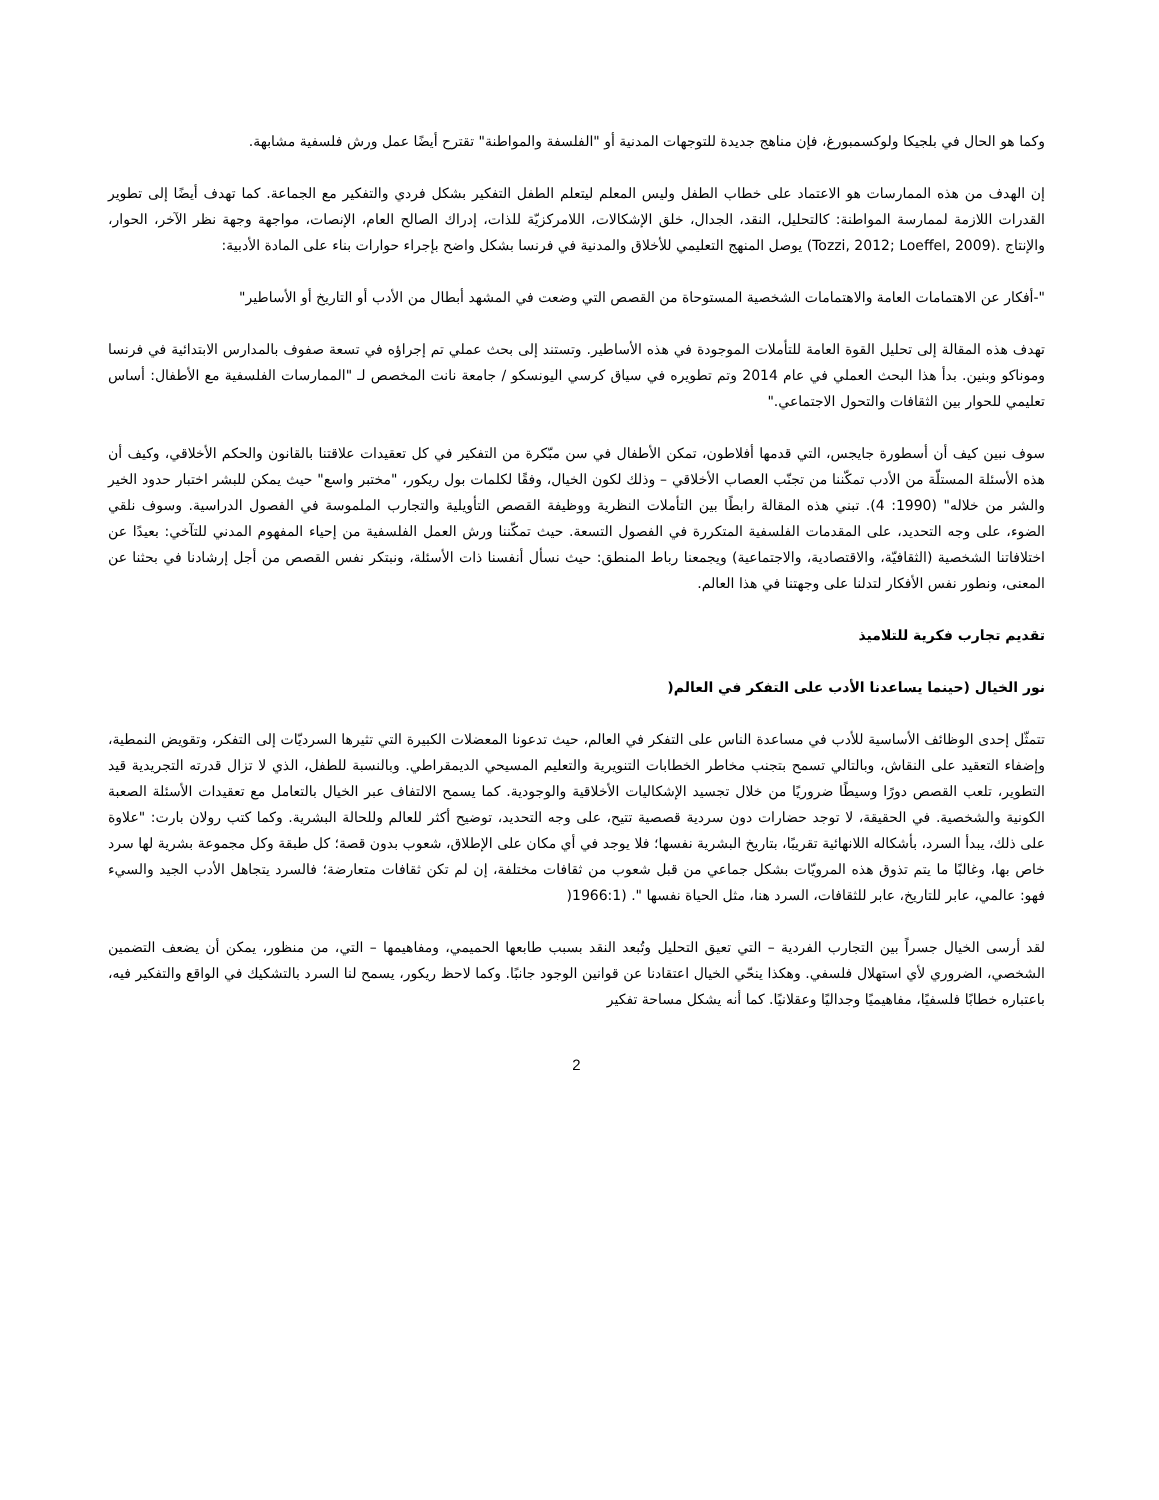وكما هو الحال في بلجيكا ولوكسمبورغ، فإن مناهج جديدة للتوجهات المدنية أو "الفلسفة والمواطنة" تقترح أيضًا عمل ورش فلسفية مشابهة.
إن الهدف من هذه الممارسات هو الاعتماد على خطاب الطفل وليس المعلم ليتعلم الطفل التفكير بشكل فردي والتفكير مع الجماعة. كما تهدف أيضًا إلى تطوير القدرات اللازمة لممارسة المواطنة: كالتحليل، النقد، الجدال، خلق الإشكالات، اللامركزيّة للذات، إدراك الصالح العام، الإنصات، مواجهة وجهة نظر الآخر، الحوار، والإنتاج .(Tozzi, 2012; Loeffel, 2009) يوصل المنهج التعليمي للأخلاق والمدنية في فرنسا بشكل واضح بإجراء حوارات بناء على المادة الأدبية:
"-أفكار عن الاهتمامات العامة والاهتمامات الشخصية المستوحاة من القصص التي وضعت في المشهد أبطال من الأدب أو التاريخ أو الأساطير"
تهدف هذه المقالة إلى تحليل القوة العامة للتأملات الموجودة في هذه الأساطير. وتستند إلى بحث عملي تم إجراؤه في تسعة صفوف بالمدارس الابتدائية في فرنسا وموناكو وبنين. بدأ هذا البحث العملي في عام 2014 وتم تطويره في سياق كرسي اليونسكو / جامعة نانت المخصص لـ "الممارسات الفلسفية مع الأطفال: أساس تعليمي للحوار بين الثقافات والتحول الاجتماعي."
سوف نبين كيف أن أسطورة جايجس، التي قدمها أفلاطون، تمكن الأطفال في سن مبّكرة من التفكير في كل تعقيدات علاقتنا بالقانون والحكم الأخلاقي، وكيف أن هذه الأسئلة المستلّة من الأدب تمكّننا من تجنّب العصاب الأخلاقي – وذلك لكون الخيال، وفقًا لكلمات بول ريكور، "مختبر واسع" حيث يمكن للبشر اختبار حدود الخير والشر من خلاله" (1990: 4). تبني هذه المقالة رابطًا بين التأملات النظرية ووظيفة القصص التأويلية والتجارب الملموسة في الفصول الدراسية. وسوف نلقي الضوء، على وجه التحديد، على المقدمات الفلسفية المتكررة في الفصول التسعة. حيث تمكّننا ورش العمل الفلسفية من إحياء المفهوم المدني للتآخي: بعيدًا عن اختلافاتنا الشخصية (الثقافيّة، والاقتصادية، والاجتماعية) ويجمعنا رباط المنطق: حيث نسأل أنفسنا ذات الأسئلة، ونبتكر نفس القصص من أجل إرشادنا في بحثنا عن المعنى، ونطور نفس الأفكار لتدلنا على وجهتنا في هذا العالم.
تقديم تجارب فكرية للتلاميذ
نور الخيال (حينما يساعدنا الأدب على التفكر في العالم(
تتمثّل إحدى الوظائف الأساسية للأدب في مساعدة الناس على التفكر في العالم، حيث تدعونا المعضلات الكبيرة التي تثيرها السرديّات إلى التفكر، وتقويض النمطية، وإضفاء التعقيد على النقاش، وبالتالي تسمح بتجنب مخاطر الخطابات التنويرية والتعليم المسيحي الديمقراطي. وبالنسبة للطفل، الذي لا تزال قدرته التجريدية قيد التطوير، تلعب القصص دورًا وسيطًا ضروريًا من خلال تجسيد الإشكاليات الأخلاقية والوجودية. كما يسمح الالتفاف عبر الخيال بالتعامل مع تعقيدات الأسئلة الصعبة الكونية والشخصية. في الحقيقة، لا توجد حضارات دون سردية قصصية تتيح، على وجه التحديد، توضيح أكثر للعالم وللحالة البشرية. وكما كتب رولان بارت: "علاوة على ذلك، يبدأ السرد، بأشكاله اللانهائية تقريبًا، بتاريخ البشرية نفسها؛ فلا يوجد في أي مكان على الإطلاق، شعوب بدون قصة؛ كل طبقة وكل مجموعة بشرية لها سرد خاص بها، وغالبًا ما يتم تذوق هذه المرويّات بشكل جماعي من قبل شعوب من ثقافات مختلفة، إن لم تكن ثقافات متعارضة؛ فالسرد يتجاهل الأدب الجيد والسيء فهو: عالمي، عابر للتاريخ، عابر للثقافات، السرد هنا، مثل الحياة نفسها ". (1966:1(
لقد أرسى الخيال جسراً بين التجارب الفردية – التي تعيق التحليل وتُبعد النقد بسبب طابعها الحميمي، ومفاهيمها – التي، من منظور، يمكن أن يضعف التضمين الشخصي، الضروري لأي استهلال فلسفي. وهكذا ينحّي الخيال اعتقادنا عن قوانين الوجود جانبًا. وكما لاحظ ريكور، يسمح لنا السرد بالتشكيك في الواقع والتفكير فيه، باعتباره خطابًا فلسفيًا، مفاهيميًا وجداليًا وعقلانيًا. كما أنه يشكل مساحة تفكير
2